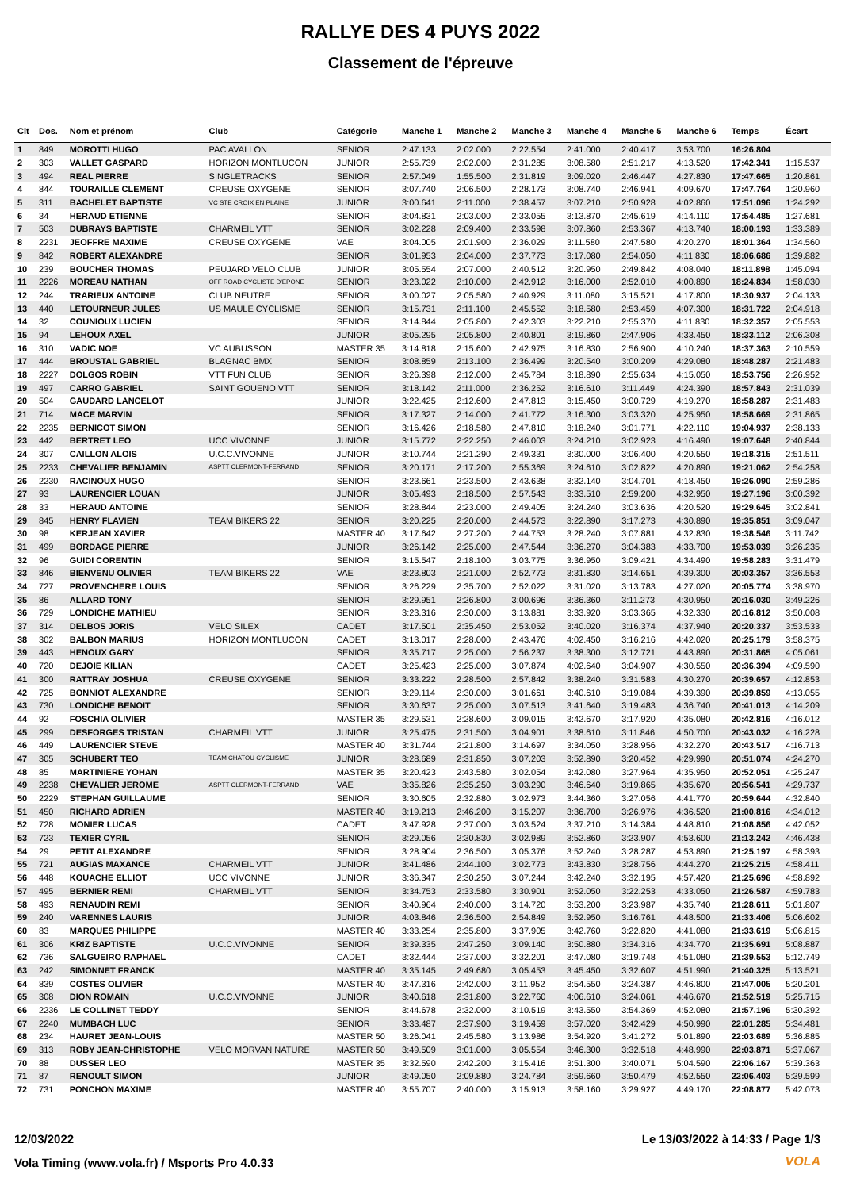RALLYE DES 4 PUYS 2022
Classement de l'épreuve
| Clt | Dos. | Nom et prénom | Club | Catégorie | Manche 1 | Manche 2 | Manche 3 | Manche 4 | Manche 5 | Manche 6 | Temps | Écart |
| --- | --- | --- | --- | --- | --- | --- | --- | --- | --- | --- | --- | --- |
| 1 | 849 | MOROTTI HUGO | PAC AVALLON | SENIOR | 2:47.133 | 2:02.000 | 2:22.554 | 2:41.000 | 2:40.417 | 3:53.700 | 16:26.804 | |
| 2 | 303 | VALLET GASPARD | HORIZON MONTLUCON | JUNIOR | 2:55.739 | 2:02.000 | 2:31.285 | 3:08.580 | 2:51.217 | 4:13.520 | 17:42.341 | 1:15.537 |
| 3 | 494 | REAL PIERRE | SINGLETRACKS | SENIOR | 2:57.049 | 1:55.500 | 2:31.819 | 3:09.020 | 2:46.447 | 4:27.830 | 17:47.665 | 1:20.861 |
| 4 | 844 | TOURAILLE CLEMENT | CREUSE OXYGENE | SENIOR | 3:07.740 | 2:06.500 | 2:28.173 | 3:08.740 | 2:46.941 | 4:09.670 | 17:47.764 | 1:20.960 |
| 5 | 311 | BACHELET BAPTISTE | VC STE CROIX EN PLAINE | JUNIOR | 3:00.641 | 2:11.000 | 2:38.457 | 3:07.210 | 2:50.928 | 4:02.860 | 17:51.096 | 1:24.292 |
| 6 | 34 | HERAUD ETIENNE | | SENIOR | 3:04.831 | 2:03.000 | 2:33.055 | 3:13.870 | 2:45.619 | 4:14.110 | 17:54.485 | 1:27.681 |
| 7 | 503 | DUBRAYS BAPTISTE | CHARMEIL VTT | SENIOR | 3:02.228 | 2:09.400 | 2:33.598 | 3:07.860 | 2:53.367 | 4:13.740 | 18:00.193 | 1:33.389 |
| 8 | 2231 | JEOFFRE MAXIME | CREUSE OXYGENE | VAE | 3:04.005 | 2:01.900 | 2:36.029 | 3:11.580 | 2:47.580 | 4:20.270 | 18:01.364 | 1:34.560 |
| 9 | 842 | ROBERT ALEXANDRE | | SENIOR | 3:01.953 | 2:04.000 | 2:37.773 | 3:17.080 | 2:54.050 | 4:11.830 | 18:06.686 | 1:39.882 |
| 10 | 239 | BOUCHER THOMAS | PEUJARD VELO CLUB | JUNIOR | 3:05.554 | 2:07.000 | 2:40.512 | 3:20.950 | 2:49.842 | 4:08.040 | 18:11.898 | 1:45.094 |
| 11 | 2226 | MOREAU NATHAN | OFF ROAD CYCLISTE D'EPONE | SENIOR | 3:23.022 | 2:10.000 | 2:42.912 | 3:16.000 | 2:52.010 | 4:00.890 | 18:24.834 | 1:58.030 |
| 12 | 244 | TRARIEUX ANTOINE | CLUB NEUTRE | SENIOR | 3:00.027 | 2:05.580 | 2:40.929 | 3:11.080 | 3:15.521 | 4:17.800 | 18:30.937 | 2:04.133 |
| 13 | 440 | LETOURNEUR JULES | US MAULE CYCLISME | SENIOR | 3:15.731 | 2:11.100 | 2:45.552 | 3:18.580 | 2:53.459 | 4:07.300 | 18:31.722 | 2:04.918 |
| 14 | 32 | COUNIOUX LUCIEN | | SENIOR | 3:14.844 | 2:05.800 | 2:42.303 | 3:22.210 | 2:55.370 | 4:11.830 | 18:32.357 | 2:05.553 |
| 15 | 94 | LEHOUX AXEL | | JUNIOR | 3:05.295 | 2:05.800 | 2:40.801 | 3:19.860 | 2:47.906 | 4:33.450 | 18:33.112 | 2:06.308 |
| 16 | 310 | VADIC NOE | VC AUBUSSON | MASTER 35 | 3:14.818 | 2:15.600 | 2:42.975 | 3:16.830 | 2:56.900 | 4:10.240 | 18:37.363 | 2:10.559 |
| 17 | 444 | BROUSTAL GABRIEL | BLAGNAC BMX | SENIOR | 3:08.859 | 2:13.100 | 2:36.499 | 3:20.540 | 3:00.209 | 4:29.080 | 18:48.287 | 2:21.483 |
| 18 | 2227 | DOLGOS ROBIN | VTT FUN CLUB | SENIOR | 3:26.398 | 2:12.000 | 2:45.784 | 3:18.890 | 2:55.634 | 4:15.050 | 18:53.756 | 2:26.952 |
| 19 | 497 | CARRO GABRIEL | SAINT GOUENO VTT | SENIOR | 3:18.142 | 2:11.000 | 2:36.252 | 3:16.610 | 3:11.449 | 4:24.390 | 18:57.843 | 2:31.039 |
| 20 | 504 | GAUDARD LANCELOT | | JUNIOR | 3:22.425 | 2:12.600 | 2:47.813 | 3:15.450 | 3:00.729 | 4:19.270 | 18:58.287 | 2:31.483 |
| 21 | 714 | MACE MARVIN | | SENIOR | 3:17.327 | 2:14.000 | 2:41.772 | 3:16.300 | 3:03.320 | 4:25.950 | 18:58.669 | 2:31.865 |
| 22 | 2235 | BERNICOT SIMON | | SENIOR | 3:16.426 | 2:18.580 | 2:47.810 | 3:18.240 | 3:01.771 | 4:22.110 | 19:04.937 | 2:38.133 |
| 23 | 442 | BERTRET LEO | UCC VIVONNE | JUNIOR | 3:15.772 | 2:22.250 | 2:46.003 | 3:24.210 | 3:02.923 | 4:16.490 | 19:07.648 | 2:40.844 |
| 24 | 307 | CAILLON ALOIS | U.C.C.VIVONNE | JUNIOR | 3:10.744 | 2:21.290 | 2:49.331 | 3:30.000 | 3:06.400 | 4:20.550 | 19:18.315 | 2:51.511 |
| 25 | 2233 | CHEVALIER BENJAMIN | ASPTT CLERMONT-FERRAND | SENIOR | 3:20.171 | 2:17.200 | 2:55.369 | 3:24.610 | 3:02.822 | 4:20.890 | 19:21.062 | 2:54.258 |
| 26 | 2230 | RACINOUX HUGO | | SENIOR | 3:23.661 | 2:23.500 | 2:43.638 | 3:32.140 | 3:04.701 | 4:18.450 | 19:26.090 | 2:59.286 |
| 27 | 93 | LAURENCIER LOUAN | | JUNIOR | 3:05.493 | 2:18.500 | 2:57.543 | 3:33.510 | 2:59.200 | 4:32.950 | 19:27.196 | 3:00.392 |
| 28 | 33 | HERAUD ANTOINE | | SENIOR | 3:28.844 | 2:23.000 | 2:49.405 | 3:24.240 | 3:03.636 | 4:20.520 | 19:29.645 | 3:02.841 |
| 29 | 845 | HENRY FLAVIEN | TEAM BIKERS 22 | SENIOR | 3:20.225 | 2:20.000 | 2:44.573 | 3:22.890 | 3:17.273 | 4:30.890 | 19:35.851 | 3:09.047 |
| 30 | 98 | KERJEAN XAVIER | | MASTER 40 | 3:17.642 | 2:27.200 | 2:44.753 | 3:28.240 | 3:07.881 | 4:32.830 | 19:38.546 | 3:11.742 |
| 31 | 499 | BORDAGE PIERRE | | JUNIOR | 3:26.142 | 2:25.000 | 2:47.544 | 3:36.270 | 3:04.383 | 4:33.700 | 19:53.039 | 3:26.235 |
| 32 | 96 | GUIDI CORENTIN | | SENIOR | 3:15.547 | 2:18.100 | 3:03.775 | 3:36.950 | 3:09.421 | 4:34.490 | 19:58.283 | 3:31.479 |
| 33 | 846 | BIENVENU OLIVIER | TEAM BIKERS 22 | VAE | 3:23.803 | 2:21.000 | 2:52.773 | 3:31.830 | 3:14.651 | 4:39.300 | 20:03.357 | 3:36.553 |
| 34 | 727 | PROVENCHERE LOUIS | | SENIOR | 3:26.229 | 2:35.700 | 2:52.022 | 3:31.020 | 3:13.783 | 4:27.020 | 20:05.774 | 3:38.970 |
| 35 | 86 | ALLARD TONY | | SENIOR | 3:29.951 | 2:26.800 | 3:00.696 | 3:36.360 | 3:11.273 | 4:30.950 | 20:16.030 | 3:49.226 |
| 36 | 729 | LONDICHE MATHIEU | | SENIOR | 3:23.316 | 2:30.000 | 3:13.881 | 3:33.920 | 3:03.365 | 4:32.330 | 20:16.812 | 3:50.008 |
| 37 | 314 | DELBOS JORIS | VELO SILEX | CADET | 3:17.501 | 2:35.450 | 2:53.052 | 3:40.020 | 3:16.374 | 4:37.940 | 20:20.337 | 3:53.533 |
| 38 | 302 | BALBON MARIUS | HORIZON MONTLUCON | CADET | 3:13.017 | 2:28.000 | 2:43.476 | 4:02.450 | 3:16.216 | 4:42.020 | 20:25.179 | 3:58.375 |
| 39 | 443 | HENOUX GARY | | SENIOR | 3:35.717 | 2:25.000 | 2:56.237 | 3:38.300 | 3:12.721 | 4:43.890 | 20:31.865 | 4:05.061 |
| 40 | 720 | DEJOIE KILIAN | | CADET | 3:25.423 | 2:25.000 | 3:07.874 | 4:02.640 | 3:04.907 | 4:30.550 | 20:36.394 | 4:09.590 |
| 41 | 300 | RATTRAY JOSHUA | CREUSE OXYGENE | SENIOR | 3:33.222 | 2:28.500 | 2:57.842 | 3:38.240 | 3:31.583 | 4:30.270 | 20:39.657 | 4:12.853 |
| 42 | 725 | BONNIOT ALEXANDRE | | SENIOR | 3:29.114 | 2:30.000 | 3:01.661 | 3:40.610 | 3:19.084 | 4:39.390 | 20:39.859 | 4:13.055 |
| 43 | 730 | LONDICHE BENOIT | | SENIOR | 3:30.637 | 2:25.000 | 3:07.513 | 3:41.640 | 3:19.483 | 4:36.740 | 20:41.013 | 4:14.209 |
| 44 | 92 | FOSCHIA OLIVIER | | MASTER 35 | 3:29.531 | 2:28.600 | 3:09.015 | 3:42.670 | 3:17.920 | 4:35.080 | 20:42.816 | 4:16.012 |
| 45 | 299 | DESFORGES TRISTAN | CHARMEIL VTT | JUNIOR | 3:25.475 | 2:31.500 | 3:04.901 | 3:38.610 | 3:11.846 | 4:50.700 | 20:43.032 | 4:16.228 |
| 46 | 449 | LAURENCIER STEVE | | MASTER 40 | 3:31.744 | 2:21.800 | 3:14.697 | 3:34.050 | 3:28.956 | 4:32.270 | 20:43.517 | 4:16.713 |
| 47 | 305 | SCHUBERT TEO | TEAM CHATOU CYCLISME | JUNIOR | 3:28.689 | 2:31.850 | 3:07.203 | 3:52.890 | 3:20.452 | 4:29.990 | 20:51.074 | 4:24.270 |
| 48 | 85 | MARTINIERE YOHAN | | MASTER 35 | 3:20.423 | 2:43.580 | 3:02.054 | 3:42.080 | 3:27.964 | 4:35.950 | 20:52.051 | 4:25.247 |
| 49 | 2238 | CHEVALIER JEROME | ASPTT CLERMONT-FERRAND | VAE | 3:35.826 | 2:35.250 | 3:03.290 | 3:46.640 | 3:19.865 | 4:35.670 | 20:56.541 | 4:29.737 |
| 50 | 2229 | STEPHAN GUILLAUME | | SENIOR | 3:30.605 | 2:32.880 | 3:02.973 | 3:44.360 | 3:27.056 | 4:41.770 | 20:59.644 | 4:32.840 |
| 51 | 450 | RICHARD ADRIEN | | MASTER 40 | 3:19.213 | 2:46.200 | 3:15.207 | 3:36.700 | 3:26.976 | 4:36.520 | 21:00.816 | 4:34.012 |
| 52 | 728 | MONIER LUCAS | | CADET | 3:47.928 | 2:37.000 | 3:03.524 | 3:37.210 | 3:14.384 | 4:48.810 | 21:08.856 | 4:42.052 |
| 53 | 723 | TEXIER CYRIL | | SENIOR | 3:29.056 | 2:30.830 | 3:02.989 | 3:52.860 | 3:23.907 | 4:53.600 | 21:13.242 | 4:46.438 |
| 54 | 29 | PETIT ALEXANDRE | | SENIOR | 3:28.904 | 2:36.500 | 3:05.376 | 3:52.240 | 3:28.287 | 4:53.890 | 21:25.197 | 4:58.393 |
| 55 | 721 | AUGIAS MAXANCE | CHARMEIL VTT | JUNIOR | 3:41.486 | 2:44.100 | 3:02.773 | 3:43.830 | 3:28.756 | 4:44.270 | 21:25.215 | 4:58.411 |
| 56 | 448 | KOUACHE ELLIOT | UCC VIVONNE | JUNIOR | 3:36.347 | 2:30.250 | 3:07.244 | 3:42.240 | 3:32.195 | 4:57.420 | 21:25.696 | 4:58.892 |
| 57 | 495 | BERNIER REMI | CHARMEIL VTT | SENIOR | 3:34.753 | 2:33.580 | 3:30.901 | 3:52.050 | 3:22.253 | 4:33.050 | 21:26.587 | 4:59.783 |
| 58 | 493 | RENAUDIN REMI | | SENIOR | 3:40.964 | 2:40.000 | 3:14.720 | 3:53.200 | 3:23.987 | 4:35.740 | 21:28.611 | 5:01.807 |
| 59 | 240 | VARENNES LAURIS | | JUNIOR | 4:03.846 | 2:36.500 | 2:54.849 | 3:52.950 | 3:16.761 | 4:48.500 | 21:33.406 | 5:06.602 |
| 60 | 83 | MARQUES PHILIPPE | | MASTER 40 | 3:33.254 | 2:35.800 | 3:37.905 | 3:42.760 | 3:22.820 | 4:41.080 | 21:33.619 | 5:06.815 |
| 61 | 306 | KRIZ BAPTISTE | U.C.C.VIVONNE | SENIOR | 3:39.335 | 2:47.250 | 3:09.140 | 3:50.880 | 3:34.316 | 4:34.770 | 21:35.691 | 5:08.887 |
| 62 | 736 | SALGUEIRO RAPHAEL | | CADET | 3:32.444 | 2:37.000 | 3:32.201 | 3:47.080 | 3:19.748 | 4:51.080 | 21:39.553 | 5:12.749 |
| 63 | 242 | SIMONNET FRANCK | | MASTER 40 | 3:35.145 | 2:49.680 | 3:05.453 | 3:45.450 | 3:32.607 | 4:51.990 | 21:40.325 | 5:13.521 |
| 64 | 839 | COSTES OLIVIER | | MASTER 40 | 3:47.316 | 2:42.000 | 3:11.952 | 3:54.550 | 3:24.387 | 4:46.800 | 21:47.005 | 5:20.201 |
| 65 | 308 | DION ROMAIN | U.C.C.VIVONNE | JUNIOR | 3:40.618 | 2:31.800 | 3:22.760 | 4:06.610 | 3:24.061 | 4:46.670 | 21:52.519 | 5:25.715 |
| 66 | 2236 | LE COLLINET TEDDY | | SENIOR | 3:44.678 | 2:32.000 | 3:10.519 | 3:43.550 | 3:54.369 | 4:52.080 | 21:57.196 | 5:30.392 |
| 67 | 2240 | MUMBACH LUC | | SENIOR | 3:33.487 | 2:37.900 | 3:19.459 | 3:57.020 | 3:42.429 | 4:50.990 | 22:01.285 | 5:34.481 |
| 68 | 234 | HAURET JEAN-LOUIS | | MASTER 50 | 3:26.041 | 2:45.580 | 3:13.986 | 3:54.920 | 3:41.272 | 5:01.890 | 22:03.689 | 5:36.885 |
| 69 | 313 | ROBY JEAN-CHRISTOPHE | VELO MORVAN NATURE | MASTER 50 | 3:49.509 | 3:01.000 | 3:05.554 | 3:46.300 | 3:32.518 | 4:48.990 | 22:03.871 | 5:37.067 |
| 70 | 88 | DUSSER LEO | | MASTER 35 | 3:32.590 | 2:42.200 | 3:15.416 | 3:51.300 | 3:40.071 | 5:04.590 | 22:06.167 | 5:39.363 |
| 71 | 87 | RENOULT SIMON | | JUNIOR | 3:49.050 | 2:09.880 | 3:24.784 | 3:59.660 | 3:50.479 | 4:52.550 | 22:06.403 | 5:39.599 |
| 72 | 731 | PONCHON MAXIME | | MASTER 40 | 3:55.707 | 2:40.000 | 3:15.913 | 3:58.160 | 3:29.927 | 4:49.170 | 22:08.877 | 5:42.073 |
12/03/2022
Le 13/03/2022 à 14:33 / Page 1/3
Vola Timing (www.vola.fr) / Msports Pro 4.0.33
VOLA